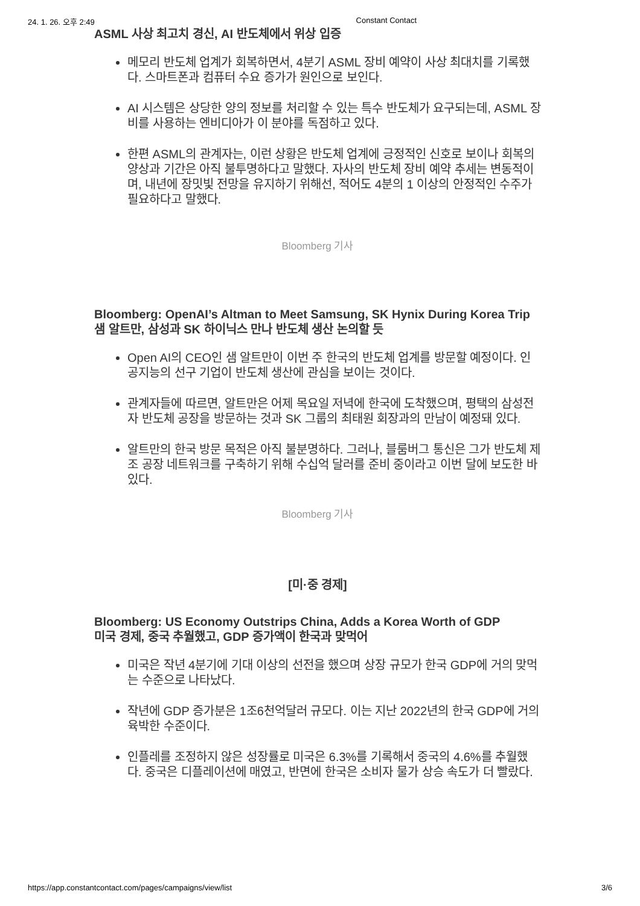24. 1. 26. 오후 2:49 Constant Contact
ASML 사상 최고치 경신, AI 반도체에서 위상 입증
메모리 반도체 업계가 회복하면서, 4분기 ASML 장비 예약이 사상 최대치를 기록했다. 스마트폰과 컴퓨터 수요 증가가 원인으로 보인다.
AI 시스템은 상당한 양의 정보를 처리할 수 있는 특수 반도체가 요구되는데, ASML 장비를 사용하는 엔비디아가 이 분야를 독점하고 있다.
한편 ASML의 관계자는, 이런 상황은 반도체 업계에 긍정적인 신호로 보이나 회복의 양상과 기간은 아직 불투명하다고 말했다. 자사의 반도체 장비 예약 추세는 변동적이며, 내년에 장밋빛 전망을 유지하기 위해선, 적어도 4분의 1 이상의 안정적인 수주가 필요하다고 말했다.
Bloomberg 기사
Bloomberg: OpenAI’s Altman to Meet Samsung, SK Hynix During Korea Trip
샘 알트만, 삼성과 SK 하이닉스 만나 반도체 생산 논의할 듯
Open AI의 CEO인 샘 알트만이 이번 주 한국의 반도체 업계를 방문할 예정이다. 인공지능의 선구 기업이 반도체 생산에 관심을 보이는 것이다.
관계자들에 따르면, 알트만은 어제 목요일 저녁에 한국에 도착했으며, 평택의 삼성전자 반도체 공장을 방문하는 것과 SK 그룹의 최태원 회장과의 만남이 예정돼 있다.
알트만의 한국 방문 목적은 아직 불분명하다. 그러나, 블룸버그 통신은 그가 반도체 제조 공장 네트워크를 구축하기 위해 수십억 달러를 준비 중이라고 이번 달에 보도한 바 있다.
Bloomberg 기사
[미·중 경제]
Bloomberg: US Economy Outstrips China, Adds a Korea Worth of GDP
미국 경제, 중국 추월했고, GDP 증가액이 한국과 맞먹어
미국은 작년 4분기에 기대 이상의 선전을 했으며 상장 규모가 한국 GDP에 거의 맞먹는 수준으로 나타났다.
작년에 GDP 증가분은 1조6천억달러 규모다. 이는 지난 2022년의 한국 GDP에 거의 육박한 수준이다.
인플레를 조정하지 않은 성장률로 미국은 6.3%를 기록해서 중국의 4.6%를 추월했다. 중국은 디플레이션에 매였고, 반면에 한국은 소비자 물가 상승 속도가 더 빨랐다.
https://app.constantcontact.com/pages/campaigns/view/list 3/6